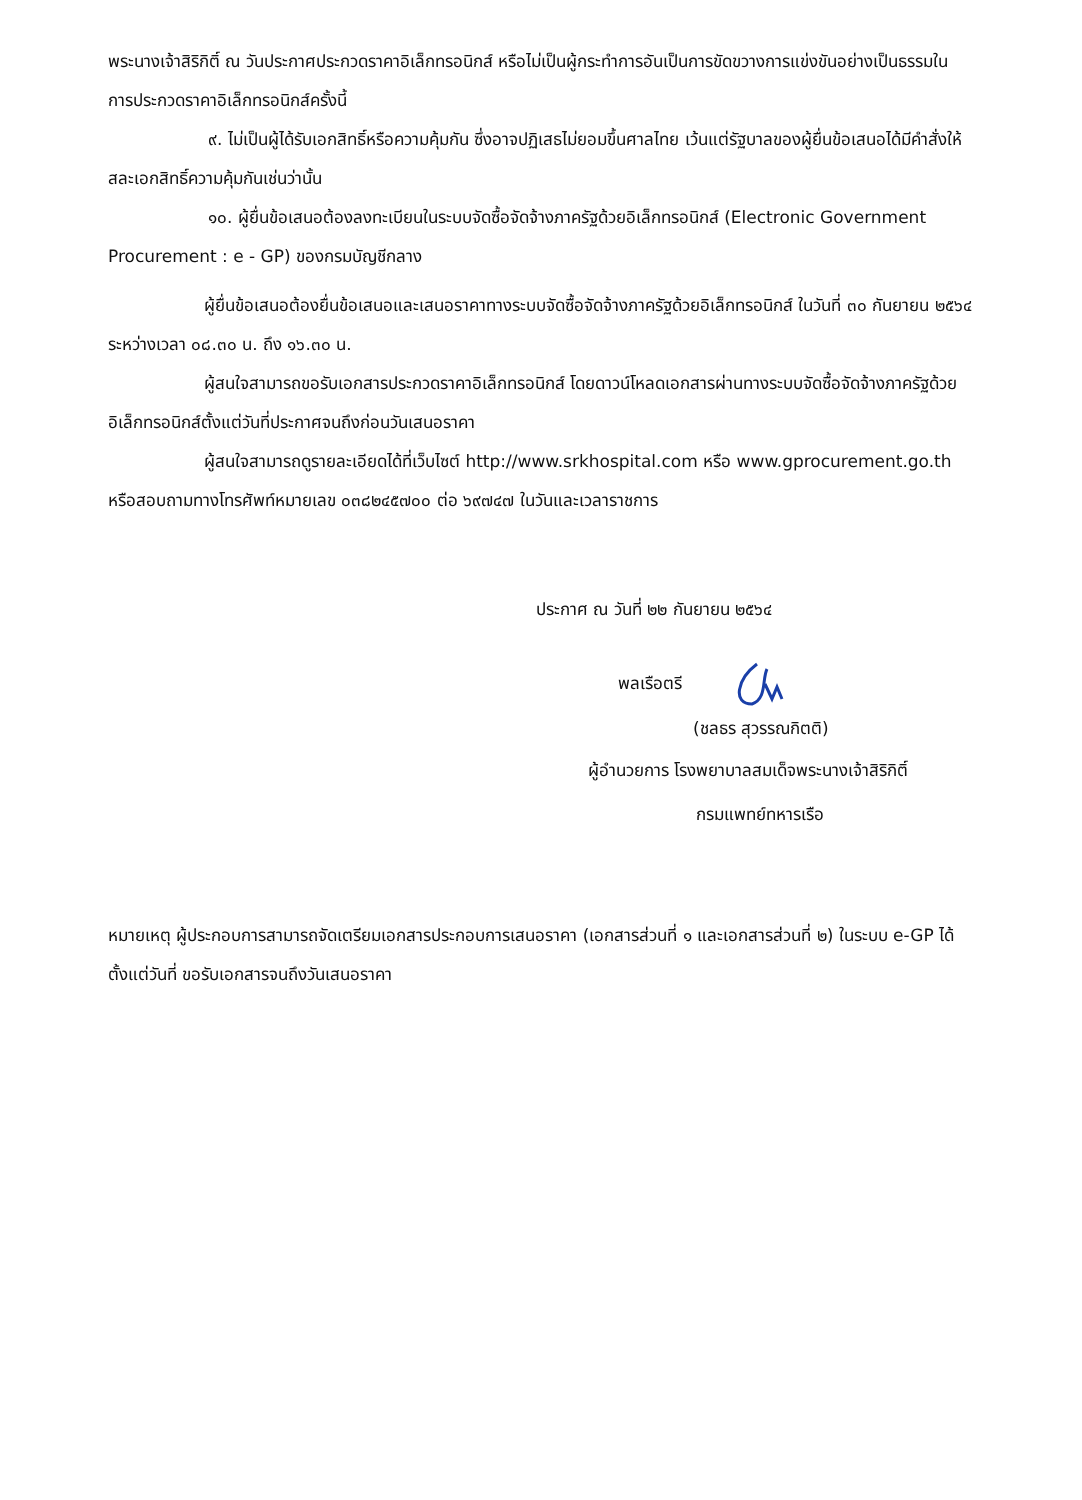พระนางเจ้าสิริกิติ์ ณ วันประกาศประกวดราคาอิเล็กทรอนิกส์ หรือไม่เป็นผู้กระทำการอันเป็นการขัดขวางการแข่งขันอย่างเป็นธรรมในการประกวดราคาอิเล็กทรอนิกส์ครั้งนี้
๙. ไม่เป็นผู้ได้รับเอกสิทธิ์หรือความคุ้มกัน ซึ่งอาจปฏิเสธไม่ยอมขึ้นศาลไทย เว้นแต่รัฐบาลของผู้ยื่นข้อเสนอได้มีคำสั่งให้สละเอกสิทธิ์ความคุ้มกันเช่นว่านั้น
๑๐. ผู้ยื่นข้อเสนอต้องลงทะเบียนในระบบจัดซื้อจัดจ้างภาครัฐด้วยอิเล็กทรอนิกส์ (Electronic Government Procurement : e - GP) ของกรมบัญชีกลาง
ผู้ยื่นข้อเสนอต้องยื่นข้อเสนอและเสนอราคาทางระบบจัดซื้อจัดจ้างภาครัฐด้วยอิเล็กทรอนิกส์ ในวันที่ ๓๐ กันยายน ๒๕๖๔ ระหว่างเวลา ๐๘.๓๐ น. ถึง ๑๖.๓๐ น.
ผู้สนใจสามารถขอรับเอกสารประกวดราคาอิเล็กทรอนิกส์ โดยดาวน์โหลดเอกสารผ่านทางระบบจัดซื้อจัดจ้างภาครัฐด้วยอิเล็กทรอนิกส์ตั้งแต่วันที่ประกาศจนถึงก่อนวันเสนอราคา
ผู้สนใจสามารถดูรายละเอียดได้ที่เว็บไซต์ http://www.srkhospital.com หรือ www.gprocurement.go.th หรือสอบถามทางโทรศัพท์หมายเลข ๐๓๘๒๔๕๗๐๐ ต่อ ๖๙๗๔๗ ในวันและเวลาราชการ
ประกาศ ณ วันที่ ๒๒ กันยายน ๒๕๖๔
พลเรือตรี
(ชลธร สุวรรณกิตติ)
ผู้อำนวยการ โรงพยาบาลสมเด็จพระนางเจ้าสิริกิติ์
กรมแพทย์ทหารเรือ
หมายเหตุ ผู้ประกอบการสามารถจัดเตรียมเอกสารประกอบการเสนอราคา (เอกสารส่วนที่ ๑ และเอกสารส่วนที่ ๒) ในระบบ e-GP ได้ตั้งแต่วันที่ ขอรับเอกสารจนถึงวันเสนอราคา